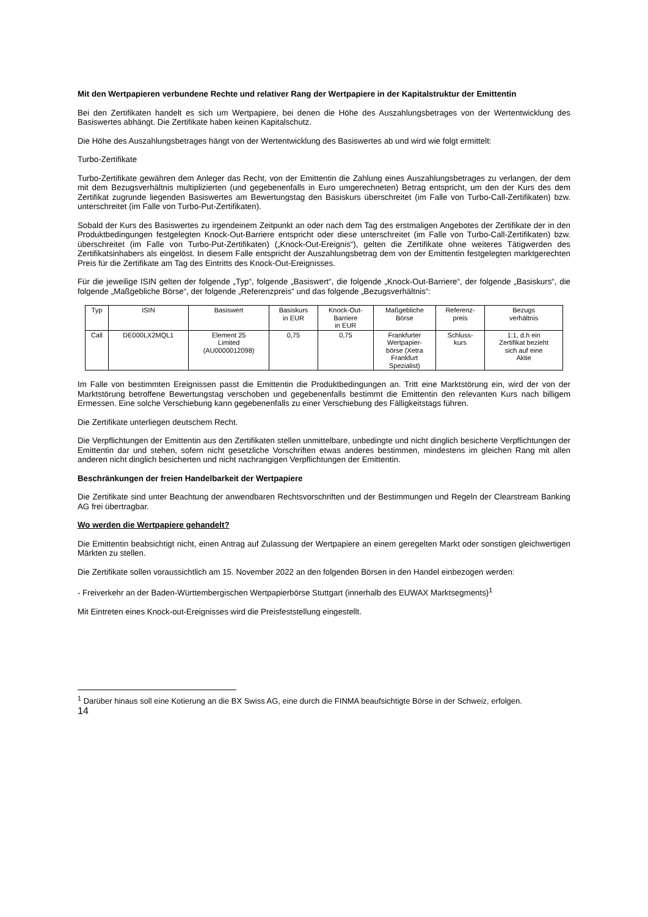Mit den Wertpapieren verbundene Rechte und relativer Rang der Wertpapiere in der Kapitalstruktur der Emittentin
Bei den Zertifikaten handelt es sich um Wertpapiere, bei denen die Höhe des Auszahlungsbetrages von der Wertentwicklung des Basiswertes abhängt. Die Zertifikate haben keinen Kapitalschutz.
Die Höhe des Auszahlungsbetrages hängt von der Wertentwicklung des Basiswertes ab und wird wie folgt ermittelt:
Turbo-Zertifikate
Turbo-Zertifikate gewähren dem Anleger das Recht, von der Emittentin die Zahlung eines Auszahlungsbetrages zu verlangen, der dem mit dem Bezugsverhältnis multiplizierten (und gegebenenfalls in Euro umgerechneten) Betrag entspricht, um den der Kurs des dem Zertifikat zugrunde liegenden Basiswertes am Bewertungstag den Basiskurs überschreitet (im Falle von Turbo-Call-Zertifikaten) bzw. unterschreitet (im Falle von Turbo-Put-Zertifikaten).
Sobald der Kurs des Basiswertes zu irgendeinem Zeitpunkt an oder nach dem Tag des erstmaligen Angebotes der Zertifikate der in den Produktbedingungen festgelegten Knock-Out-Barriere entspricht oder diese unterschreitet (im Falle von Turbo-Call-Zertifikaten) bzw. überschreitet (im Falle von Turbo-Put-Zertifikaten) („Knock-Out-Ereignis“), gelten die Zertifikate ohne weiteres Tätigwerden des Zertifikatsinhabers als eingelöst. In diesem Falle entspricht der Auszahlungsbetrag dem von der Emittentin festgelegten marktgerechten Preis für die Zertifikate am Tag des Eintritts des Knock-Out-Ereignisses.
Für die jeweilige ISIN gelten der folgende „Typ“, folgende „Basiswert“, die folgende „Knock-Out-Barriere“, der folgende „Basiskurs“, die folgende „Maßgebliche Börse“, der folgende „Referenzpreis“ und das folgende „Bezugsverhältnis“:
| Typ | ISIN | Basiswert | Basiskurs in EUR | Knock-Out- Barriere in EUR | Maßgebliche Börse | Referenz- preis | Bezugs verhältnis |
| Call | DE000LX2MQL1 | Element 25 Limited (AU0000012098) | 0,75 | 0,75 | Frankfurter Wertpapier- börse (Xetra Frankfurt Spezialist) | Schluss- kurs | 1:1, d.h ein Zertifikat bezieht sich auf eine Aktie |
Im Falle von bestimmten Ereignissen passt die Emittentin die Produktbedingungen an. Tritt eine Marktstörung ein, wird der von der Marktstörung betroffene Bewertungstag verschoben und gegebenenfalls bestimmt die Emittentin den relevanten Kurs nach billigem Ermessen. Eine solche Verschiebung kann gegebenenfalls zu einer Verschiebung des Fälligkeitstags führen.
Die Zertifikate unterliegen deutschem Recht.
Die Verpflichtungen der Emittentin aus den Zertifikaten stellen unmittelbare, unbedingte und nicht dinglich besicherte Verpflichtungen der Emittentin dar und stehen, sofern nicht gesetzliche Vorschriften etwas anderes bestimmen, mindestens im gleichen Rang mit allen anderen nicht dinglich besicherten und nicht nachrangigen Verpflichtungen der Emittentin.
Beschränkungen der freien Handelbarkeit der Wertpapiere
Die Zertifikate sind unter Beachtung der anwendbaren Rechtsvorschriften und der Bestimmungen und Regeln der Clearstream Banking AG frei übertragbar.
Wo werden die Wertpapiere gehandelt?
Die Emittentin beabsichtigt nicht, einen Antrag auf Zulassung der Wertpapiere an einem geregelten Markt oder sonstigen gleichwertigen Märkten zu stellen.
Die Zertifikate sollen voraussichtlich am 15. November 2022 an den folgenden Börsen in den Handel einbezogen werden:
- Freiverkehr an der Baden-Württembergischen Wertpapierbörse Stuttgart (innerhalb des EUWAX Marktsegments)<sup>1</sup>
Mit Eintreten eines Knock-out-Ereignisses wird die Preisfeststellung eingestellt.
<sup>1</sup> Darüber hinaus soll eine Kotierung an die BX Swiss AG, eine durch die FINMA beaufsichtigte Börse in der Schweiz, erfolgen.
14